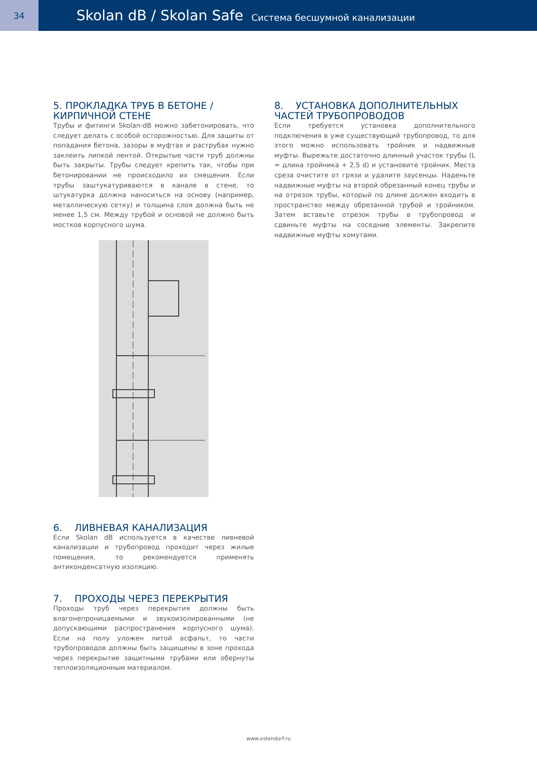34
Skolan dB / Skolan Safe Система бесшумной канализации
5. ПРОКЛАДКА ТРУБ В БЕТОНЕ / КИРПИЧНОЙ СТЕНЕ
Трубы и фитинги Skolan-dB можно забетонировать, что следует делать с особой осторожностью. Для защиты от попадания бетона, зазоры в муфтах и раструбах нужно заклеить липкой лентой. Открытые части труб должны быть закрыты. Трубы следует крепить так, чтобы при бетонировании не происходило их смещения. Если трубы заштукатуриваются в канале в стене, то штукатурка должна наноситься на основу (например, металлическую сетку) и толщина слоя должна быть не менее 1,5 см. Между трубой и основой не должно быть мостков корпусного шума.
6. ЛИВНЕВАЯ КАНАЛИЗАЦИЯ
Если Skolan dB используется в качестве ливневой канализации и трубопровод проходит через жилые помещения, то рекомендуется применять антиконденсатную изоляцию.
7. ПРОХОДЫ ЧЕРЕЗ ПЕРЕКРЫТИЯ
Проходы труб через перекрытия должны быть влагонепроницаемыми и звукоизолированными (не допускающими распространения корпусного шума). Если на полу уложен литой асфальт, то части трубопроводов должны быть защищены в зоне прохода через перекрытие защитными трубами или обернуты теплоизоляционным материалом.
8. УСТАНОВКА ДОПОЛНИТЕЛЬНЫХ ЧАСТЕЙ ТРУБОПРОВОДОВ
Если требуется установка дополнительного подключения в уже существующий трубопровод, то для этого можно использовать тройник и надвижные муфты. Вырежьте достаточно длинный участок трубы (L = длина тройника + 2,5 d) и установите тройник. Места среза очистите от грязи и удалите заусенцы. Наденьте надвижные муфты на второй обрезанный конец трубы и на отрезок трубы, который по длине должен входить в пространство между обрезанной трубой и тройником. Затем вставьте отрезок трубы в трубопровод и сдвиньте муфты на соседние элементы. Закрепите надвижные муфты хомутами.
www.ostendorf.ru